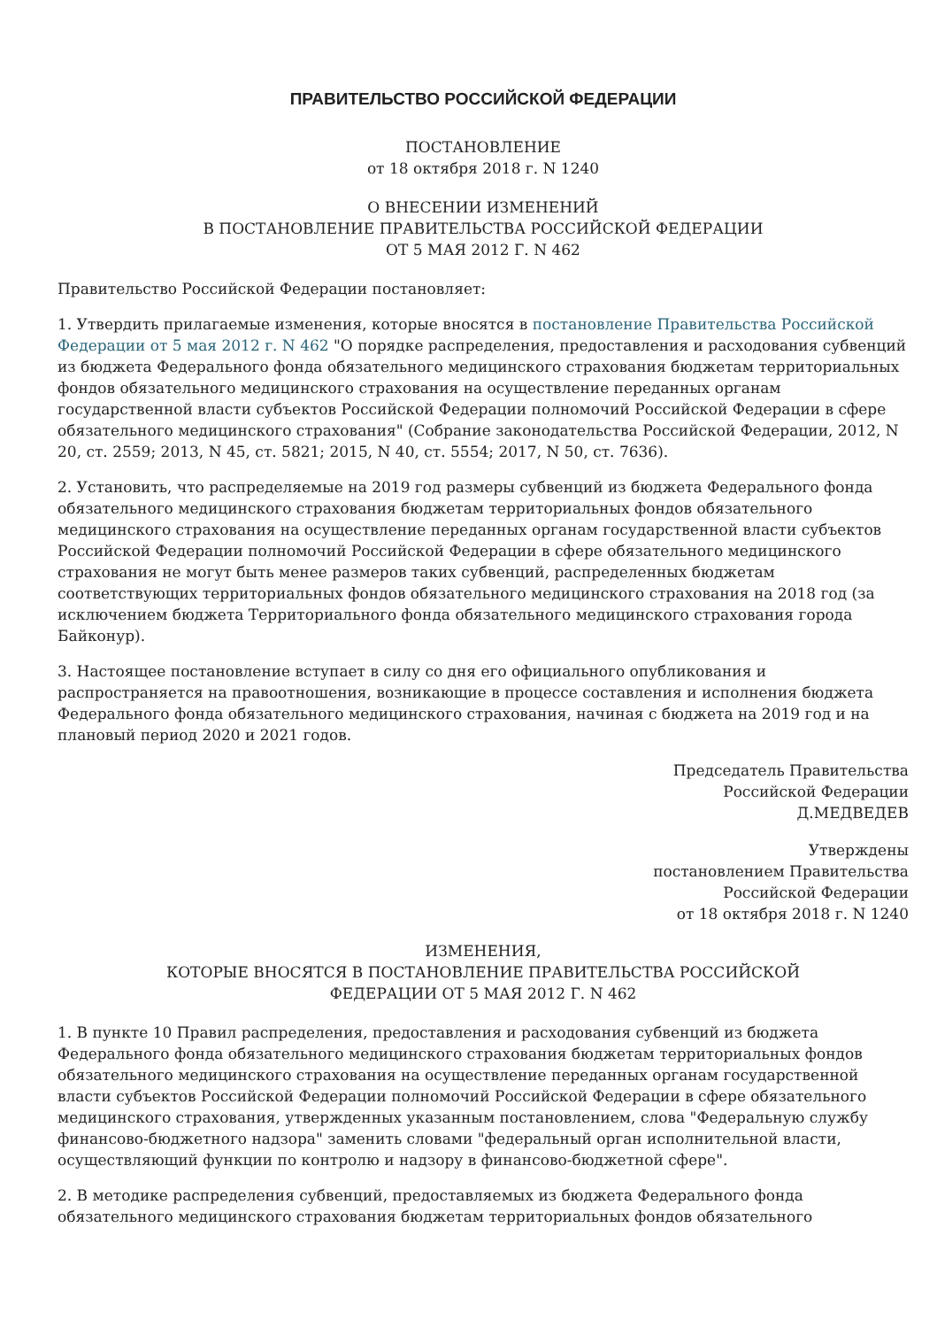ПРАВИТЕЛЬСТВО РОССИЙСКОЙ ФЕДЕРАЦИИ
ПОСТАНОВЛЕНИЕ
от 18 октября 2018 г. N 1240
О ВНЕСЕНИИ ИЗМЕНЕНИЙ
В ПОСТАНОВЛЕНИЕ ПРАВИТЕЛЬСТВА РОССИЙСКОЙ ФЕДЕРАЦИИ
ОТ 5 МАЯ 2012 Г. N 462
Правительство Российской Федерации постановляет:
1. Утвердить прилагаемые изменения, которые вносятся в постановление Правительства Российской Федерации от 5 мая 2012 г. N 462 "О порядке распределения, предоставления и расходования субвенций из бюджета Федерального фонда обязательного медицинского страхования бюджетам территориальных фондов обязательного медицинского страхования на осуществление переданных органам государственной власти субъектов Российской Федерации полномочий Российской Федерации в сфере обязательного медицинского страхования" (Собрание законодательства Российской Федерации, 2012, N 20, ст. 2559; 2013, N 45, ст. 5821; 2015, N 40, ст. 5554; 2017, N 50, ст. 7636).
2. Установить, что распределяемые на 2019 год размеры субвенций из бюджета Федерального фонда обязательного медицинского страхования бюджетам территориальных фондов обязательного медицинского страхования на осуществление переданных органам государственной власти субъектов Российской Федерации полномочий Российской Федерации в сфере обязательного медицинского страхования не могут быть менее размеров таких субвенций, распределенных бюджетам соответствующих территориальных фондов обязательного медицинского страхования на 2018 год (за исключением бюджета Территориального фонда обязательного медицинского страхования города Байконур).
3. Настоящее постановление вступает в силу со дня его официального опубликования и распространяется на правоотношения, возникающие в процессе составления и исполнения бюджета Федерального фонда обязательного медицинского страхования, начиная с бюджета на 2019 год и на плановый период 2020 и 2021 годов.
Председатель Правительства
Российской Федерации
Д.МЕДВЕДЕВ
Утверждены
постановлением Правительства
Российской Федерации
от 18 октября 2018 г. N 1240
ИЗМЕНЕНИЯ,
КОТОРЫЕ ВНОСЯТСЯ В ПОСТАНОВЛЕНИЕ ПРАВИТЕЛЬСТВА РОССИЙСКОЙ
ФЕДЕРАЦИИ ОТ 5 МАЯ 2012 Г. N 462
1. В пункте 10 Правил распределения, предоставления и расходования субвенций из бюджета Федерального фонда обязательного медицинского страхования бюджетам территориальных фондов обязательного медицинского страхования на осуществление переданных органам государственной власти субъектов Российской Федерации полномочий Российской Федерации в сфере обязательного медицинского страхования, утвержденных указанным постановлением, слова "Федеральную службу финансово-бюджетного надзора" заменить словами "федеральный орган исполнительной власти, осуществляющий функции по контролю и надзору в финансово-бюджетной сфере".
2. В методике распределения субвенций, предоставляемых из бюджета Федерального фонда обязательного медицинского страхования бюджетам территориальных фондов обязательного